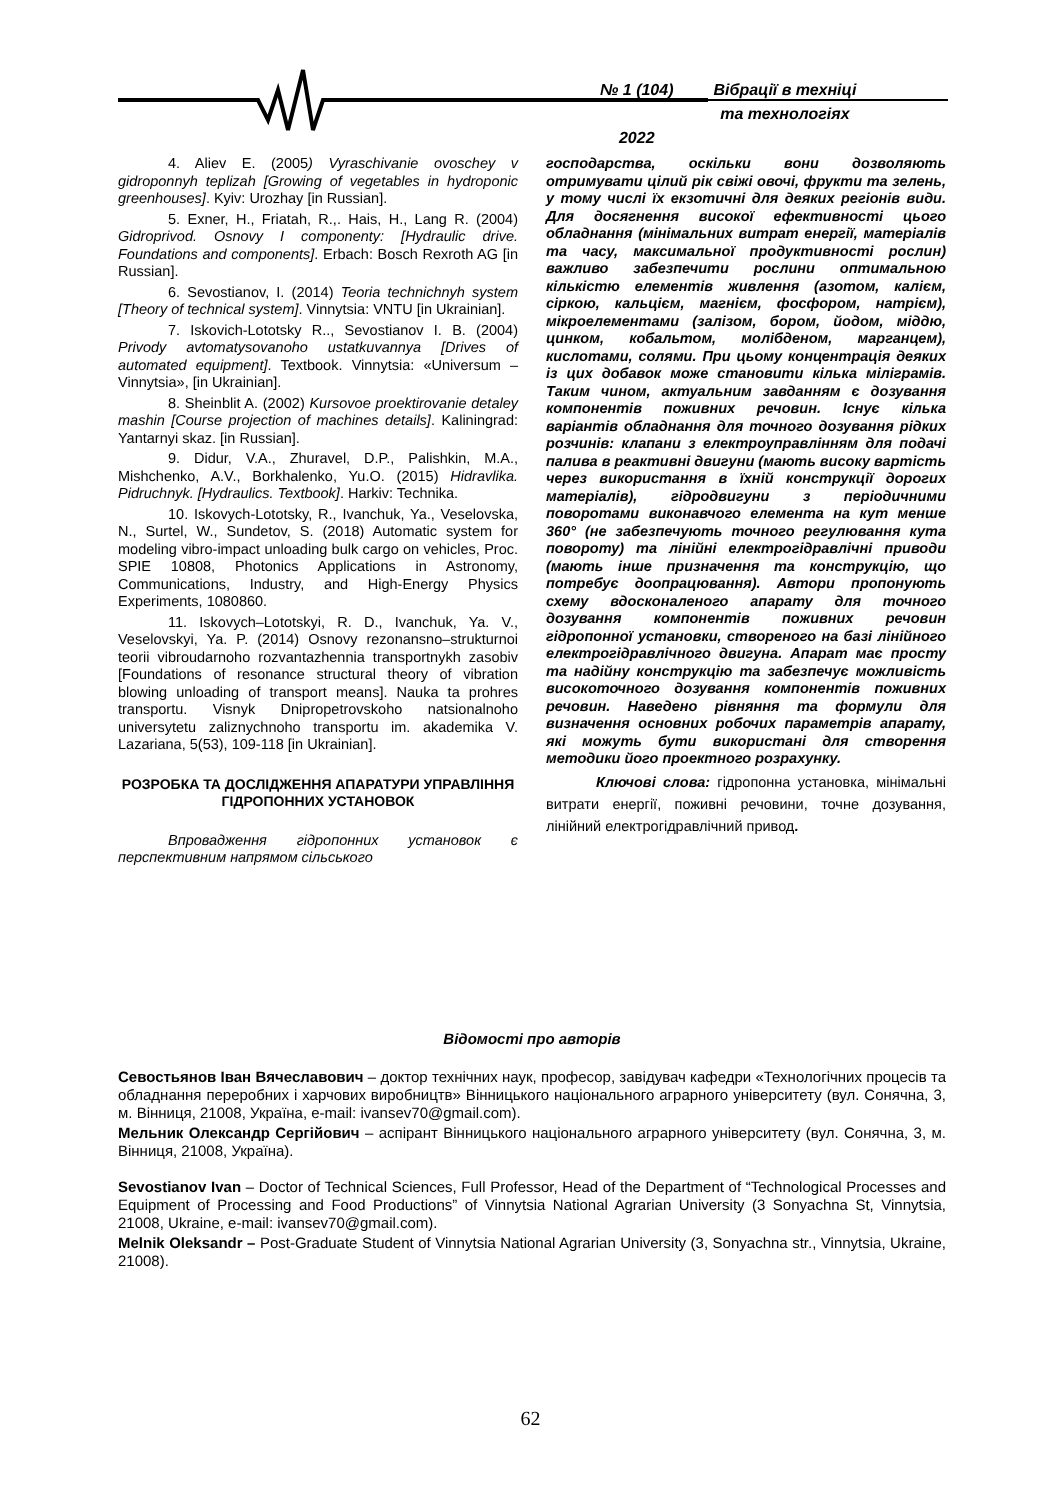№ 1 (104)
2022
Вібрації в техніці
та технологіях
4. Aliev E. (2005) Vyraschivanie ovoschey v gidroponnyh teplizah [Growing of vegetables in hydroponic greenhouses]. Kyiv: Urozhay [in Russian].
5. Exner, H., Friatah, R.,. Hais, H., Lang R. (2004) Gidroprivod. Osnovy I componenty: [Hydraulic drive. Foundations and components]. Erbach: Bosch Rexroth AG [in Russian].
6. Sevostianov, I. (2014) Teoria technichnyh system [Theory of technical system]. Vinnytsia: VNTU [in Ukrainian].
7. Iskovich-Lototsky R.., Sevostianov I. B. (2004) Privody avtomatysovanoho ustatkuvannya [Drives of automated equipment]. Textbook. Vinnytsia: «Universum – Vinnytsia», [in Ukrainian].
8. Sheinblit A. (2002) Kursovoe proektirovanie detaley mashin [Course projection of machines details]. Kaliningrad: Yantarnyi skaz. [in Russian].
9. Didur, V.A., Zhuravel, D.P., Palishkin, M.A., Mishchenko, A.V., Borkhalenko, Yu.O. (2015) Hidravlika. Pidruchnyk. [Hydraulics. Textbook]. Harkiv: Technika.
10. Iskovych-Lototsky, R., Ivanchuk, Ya., Veselovska, N., Surtel, W., Sundetov, S. (2018) Automatic system for modeling vibro-impact unloading bulk cargo on vehicles, Proc. SPIE 10808, Photonics Applications in Astronomy, Communications, Industry, and High-Energy Physics Experiments, 1080860.
11. Iskovych–Lototskyi, R. D., Ivanchuk, Ya. V., Veselovskyi, Ya. P. (2014) Osnovy rezonansno–strukturnoi teorii vibroudarnoho rozvantazhennia transportnykh zasobiv [Foundations of resonance structural theory of vibration blowing unloading of transport means]. Nauka ta prohres transportu. Visnyk Dnipropetrovskoho natsionalnoho universytetu zaliznychnoho transportu im. akademika V. Lazariana, 5(53), 109-118 [in Ukrainian].
РОЗРОБКА ТА ДОСЛІДЖЕННЯ АПАРАТУРИ УПРАВЛІННЯ ГІДРОПОННИХ УСТАНОВОК
Впровадження гідропонних установок є перспективним напрямом сільського
господарства, оскільки вони дозволяють отримувати цілий рік свіжі овочі, фрукти та зелень, у тому числі їх екзотичні для деяких регіонів види. Для досягнення високої ефективності цього обладнання (мінімальних витрат енергії, матеріалів та часу, максимальної продуктивності рослин) важливо забезпечити рослини оптимальною кількістю елементів живлення (азотом, калієм, сіркою, кальцієм, магнієм, фосфором, натрієм), мікроелементами (залізом, бором, йодом, міддю, цинком, кобальтом, молібденом, марганцем), кислотами, солями. При цьому концентрація деяких із цих добавок може становити кілька міліграмів. Таким чином, актуальним завданням є дозування компонентів поживних речовин. Існує кілька варіантів обладнання для точного дозування рідких розчинів: клапани з електроуправлінням для подачі палива в реактивні двигуни (мають високу вартість через використання в їхній конструкції дорогих матеріалів), гідродвигуни з періодичними поворотами виконавчого елемента на кут менше 360° (не забезпечують точного регулювання кута повороту) та лінійні електрогідравлічні приводи (мають інше призначення та конструкцію, що потребує доопрацювання). Автори пропонують схему вдосконаленого апарату для точного дозування компонентів поживних речовин гідропонної установки, створеного на базі лінійного електрогідравлічного двигуна. Апарат має просту та надійну конструкцію та забезпечує можливість високоточного дозування компонентів поживних речовин. Наведено рівняння та формули для визначення основних робочих параметрів апарату, які можуть бути використані для створення методики його проектного розрахунку.
Ключові слова: гідропонна установка, мінімальні витрати енергії, поживні речовини, точне дозування, лінійний електрогідравлічний привод.
Відомості про авторів
Севостьянов Іван Вячеславович – доктор технічних наук, професор, завідувач кафедри «Технологічних процесів та обладнання переробних і харчових виробництв» Вінницького національного аграрного університету (вул. Сонячна, 3, м. Вінниця, 21008, Україна, e-mail: ivansev70@gmail.com).
Мельник Олександр Сергійович – аспірант Вінницького національного аграрного університету (вул. Сонячна, 3, м. Вінниця, 21008, Україна).
Sevostianov Ivan – Doctor of Technical Sciences, Full Professor, Head of the Department of “Technological Processes and Equipment of Processing and Food Productions” of Vinnytsia National Agrarian University (3 Sonyachna St, Vinnytsia, 21008, Ukraine, e-mail: ivansev70@gmail.com).
Melnik Oleksandr – Post-Graduate Student of Vinnytsia National Agrarian University (3, Sonyachna str., Vinnytsia, Ukraine, 21008).
62